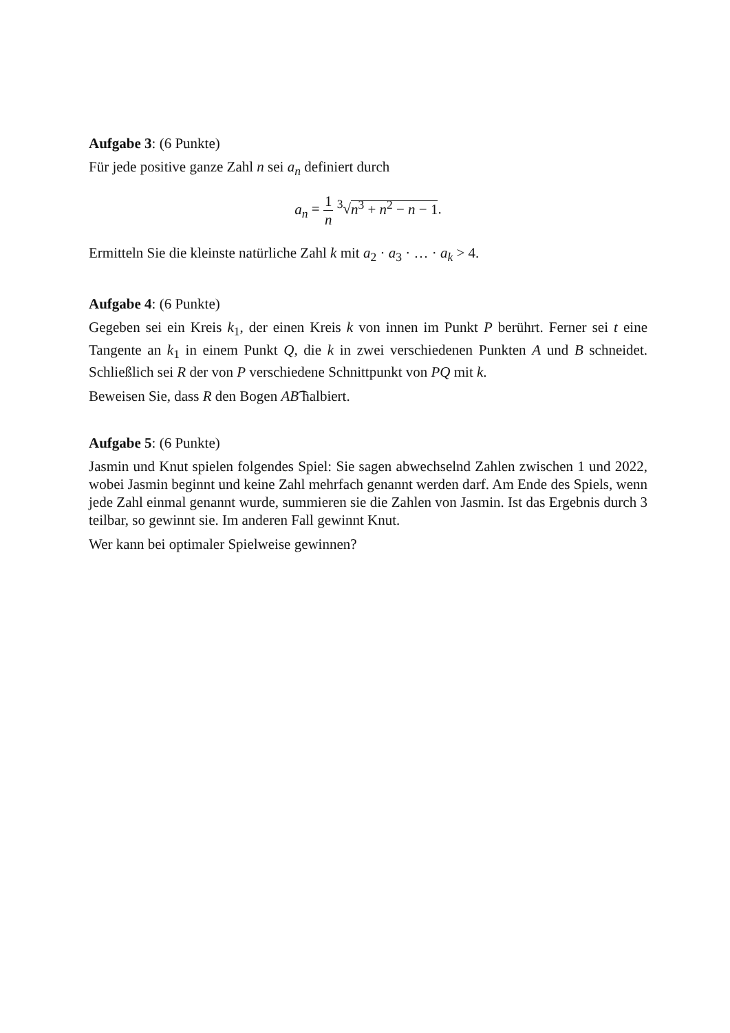Aufgabe 3: (6 Punkte)
Für jede positive ganze Zahl n sei a<sub>n</sub> definiert durch
a<sub>n</sub> = 1 n <sup>3</sup>√n<sup>3</sup> + n<sup>2</sup> − n − 1.
Ermitteln Sie die kleinste natürliche Zahl k mit a<sub>2</sub> · a<sub>3</sub> · … · a<sub>k</sub> > 4.
Aufgabe 4: (6 Punkte)
Gegeben sei ein Kreis k<sub>1</sub>, der einen Kreis k von innen im Punkt P berührt. Ferner sei t eine Tangente an k<sub>1</sub> in einem Punkt Q, die k in zwei verschiedenen Punkten A und B schneidet. Schließlich sei R der von P verschiedene Schnittpunkt von PQ mit k.
Beweisen Sie, dass R den Bogen AB͡ halbiert.
Aufgabe 5: (6 Punkte)
Jasmin und Knut spielen folgendes Spiel: Sie sagen abwechselnd Zahlen zwischen 1 und 2022, wobei Jasmin beginnt und keine Zahl mehrfach genannt werden darf. Am Ende des Spiels, wenn jede Zahl einmal genannt wurde, summieren sie die Zahlen von Jasmin. Ist das Ergebnis durch 3 teilbar, so gewinnt sie. Im anderen Fall gewinnt Knut.
Wer kann bei optimaler Spielweise gewinnen?